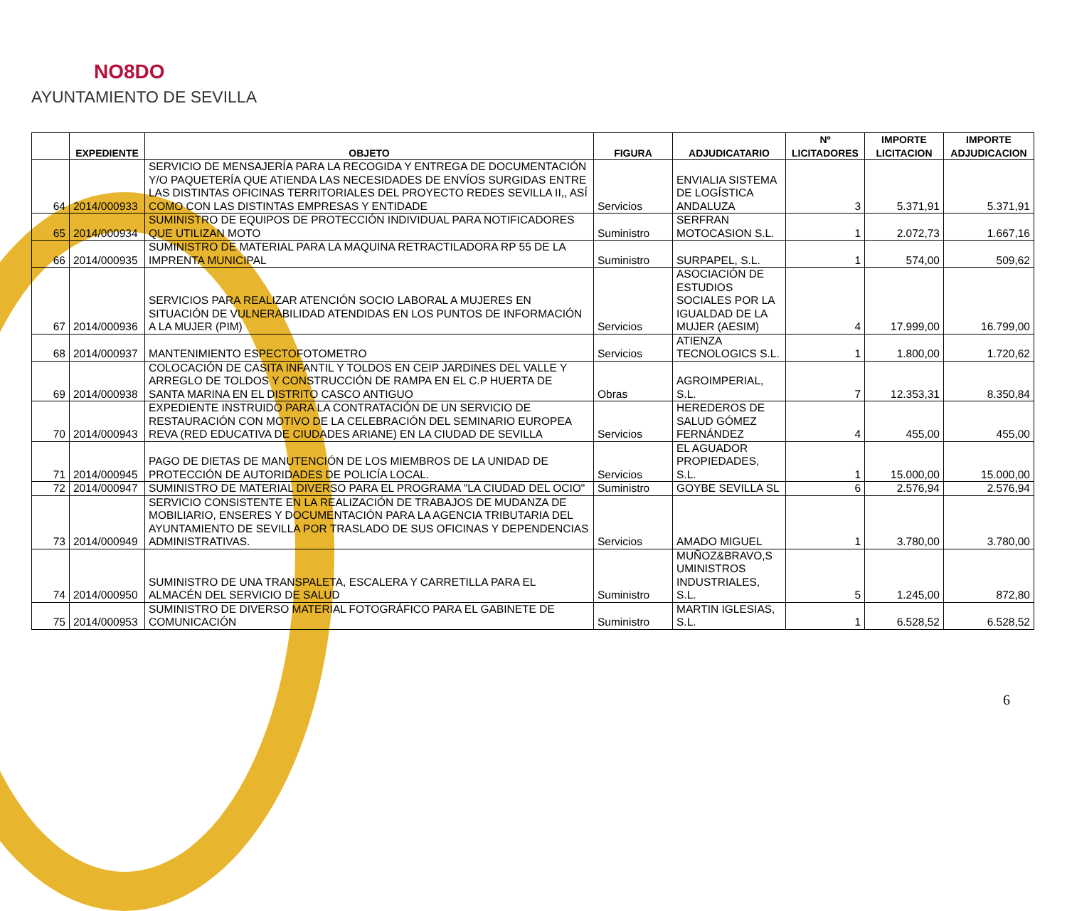NO8DO
AYUNTAMIENTO DE SEVILLA
| | EXPEDIENTE | OBJETO | FIGURA | ADJUDICATARIO | Nº LICITADORES | IMPORTE LICITACION | IMPORTE ADJUDICACION |
| --- | --- | --- | --- | --- | --- | --- | --- |
| 64 | 2014/000933 | SERVICIO DE MENSAJERÍA PARA LA RECOGIDA Y ENTREGA DE DOCUMENTACIÓN Y/O PAQUETERÍA QUE ATIENDA LAS NECESIDADES DE ENVÍOS SURGIDAS ENTRE LAS DISTINTAS OFICINAS TERRITORIALES DEL PROYECTO REDES SEVILLA II,, ASÍ COMO CON LAS DISTINTAS EMPRESAS Y ENTIDADE | Servicios | ENVIALIA SISTEMA DE LOGÍSTICA ANDALUZA | 3 | 5.371,91 | 5.371,91 |
| 65 | 2014/000934 | SUMINISTRO DE EQUIPOS DE PROTECCIÓN INDIVIDUAL PARA NOTIFICADORES QUE UTILIZAN MOTO | Suministro | SERFRAN MOTOCASION S.L. | 1 | 2.072,73 | 1.667,16 |
| 66 | 2014/000935 | SUMINISTRO DE MATERIAL PARA LA MAQUINA RETRACTILADORA RP 55 DE LA IMPRENTA MUNICIPAL | Suministro | SURPAPEL, S.L. | 1 | 574,00 | 509,62 |
| 67 | 2014/000936 | SERVICIOS PARA REALIZAR ATENCIÓN SOCIO LABORAL A MUJERES EN SITUACIÓN DE VULNERABILIDAD ATENDIDAS EN LOS PUNTOS DE INFORMACIÓN A LA MUJER (PIM) | Servicios | ASOCIACIÓN DE ESTUDIOS SOCIALES POR LA IGUALDAD DE LA MUJER (AESIM) | 4 | 17.999,00 | 16.799,00 |
| 68 | 2014/000937 | MANTENIMIENTO ESPECTOFOTOMETRO | Servicios | ATIENZA TECNOLOGICS S.L. | 1 | 1.800,00 | 1.720,62 |
| 69 | 2014/000938 | COLOCACIÓN DE CASITA INFANTIL Y TOLDOS EN CEIP JARDINES DEL VALLE Y ARREGLO DE TOLDOS Y CONSTRUCCIÓN DE RAMPA EN EL C.P HUERTA DE SANTA MARINA EN EL DISTRITO CASCO ANTIGUO | Obras | AGROIMPERIAL, S.L. | 7 | 12.353,31 | 8.350,84 |
| 70 | 2014/000943 | EXPEDIENTE INSTRUIDO PARA LA CONTRATACIÓN DE UN SERVICIO DE RESTAURACIÓN CON MOTIVO DE LA CELEBRACIÓN DEL SEMINARIO EUROPEA REVA (RED EDUCATIVA DE CIUDADES ARIANE) EN LA CIUDAD DE SEVILLA | Servicios | HEREDEROS DE SALUD GÓMEZ FERNÁNDEZ | 4 | 455,00 | 455,00 |
| 71 | 2014/000945 | PAGO DE DIETAS DE MANUTENCIÓN DE LOS MIEMBROS DE LA UNIDAD DE PROTECCIÓN DE AUTORIDADES DE POLICÍA LOCAL. | Servicios | EL AGUADOR PROPIEDADES, S.L. | 1 | 15.000,00 | 15.000,00 |
| 72 | 2014/000947 | SUMINISTRO DE MATERIAL DIVERSO PARA EL PROGRAMA "LA CIUDAD DEL OCIO" | Suministro | GOYBE SEVILLA SL | 6 | 2.576,94 | 2.576,94 |
| 73 | 2014/000949 | SERVICIO CONSISTENTE EN LA REALIZACIÓN DE TRABAJOS DE MUDANZA DE MOBILIARIO, ENSERES Y DOCUMENTACIÓN PARA LA AGENCIA TRIBUTARIA DEL AYUNTAMIENTO DE SEVILLA POR TRASLADO DE SUS OFICINAS Y DEPENDENCIAS ADMINISTRATIVAS. | Servicios | AMADO MIGUEL | 1 | 3.780,00 | 3.780,00 |
| 74 | 2014/000950 | SUMINISTRO DE UNA TRANSPALETA, ESCALERA Y CARRETILLA PARA EL ALMACÉN DEL SERVICIO DE SALUD | Suministro | MUÑOZ&BRAVO,S UMINISTROS INDUSTRIALES, S.L. | 5 | 1.245,00 | 872,80 |
| 75 | 2014/000953 | SUMINISTRO DE DIVERSO MATERIAL FOTOGRÁFICO PARA EL GABINETE DE COMUNICACIÓN | Suministro | MARTIN IGLESIAS, S.L. | 1 | 6.528,52 | 6.528,52 |
6